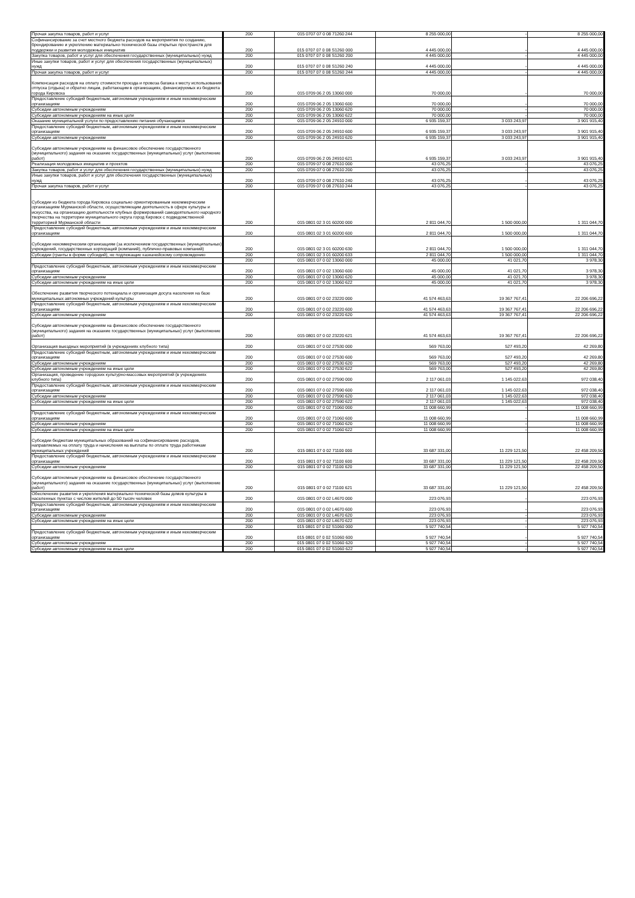| Прочая закупка товаров, работ и услуг | 200 | 015 0707 07 0 08 71260 244 | 8 255 000,00 | - | 8 255 000,00 |
| Софинансирование за счет местного бюджета расходов на мероприятия по созданию, брендированию и укреплению материально-технической базы открытых пространств для поддержки и развития молодежных инициатив | 200 | 015 0707 07 0 08 S1260 000 | 4 445 000,00 | - | 4 445 000,00 |
| Закупка товаров, работ и услуг для обеспечения государственных (муниципальных) нужд | 200 | 015 0707 07 0 08 S1260 200 | 4 445 000,00 | - | 4 445 000,00 |
| Иные закупки товаров, работ и услуг для обеспечения государственных (муниципальных) нужд | 200 | 015 0707 07 0 08 S1260 240 | 4 445 000,00 | - | 4 445 000,00 |
| Прочая закупка товаров, работ и услуг | 200 | 015 0707 07 0 08 S1260 244 | 4 445 000,00 | - | 4 445 000,00 |
| Компенсация расходов на оплату стоимости проезда и провоза багажа к месту использования отпуска (отдыха) и обратно лицам, работающим в организациях, финансируемых из бюджета города Кировска | 200 | 015 0709 06 2 05 13060 000 | 70 000,00 | - | 70 000,00 |
| Предоставление субсидий бюджетным, автономным учреждениям и иным некоммерческим организациям | 200 | 015 0709 06 2 05 13060 600 | 70 000,00 | - | 70 000,00 |
| Субсидии автономным учреждениям | 200 | 015 0709 06 2 05 13060 620 | 70 000,00 | - | 70 000,00 |
| Субсидии автономным учреждениям на иные цели | 200 | 015 0709 06 2 05 13060 622 | 70 000,00 | - | 70 000,00 |
| Оказание муниципальной услуги по предоставлению питания обучающимся | 200 | 015 0709 06 2 05 24910 000 | 6 935 159,37 | 3 033 243,97 | 3 901 915,40 |
| Предоставление субсидий бюджетным, автономным учреждениям и иным некоммерческим организациям | 200 | 015 0709 06 2 05 24910 600 | 6 935 159,37 | 3 033 243,97 | 3 901 915,40 |
| Субсидии автономным учреждениям | 200 | 015 0709 06 2 05 24910 620 | 6 935 159,37 | 3 033 243,97 | 3 901 915,40 |
| Субсидии автономным учреждениям на финансовое обеспечение государственного (муниципального) задания на оказание государственных (муниципальных) услуг (выполнение работ) | 200 | 015 0709 06 2 05 24910 621 | 6 935 159,37 | 3 033 243,97 | 3 901 915,40 |
| Реализация молодежных инициатив и проектов | 200 | 015 0709 07 0 08 27610 000 | 43 076,25 | - | 43 076,25 |
| Закупка товаров, работ и услуг для обеспечения государственных (муниципальных) нужд | 200 | 015 0709 07 0 08 27610 200 | 43 076,25 | - | 43 076,25 |
| Иные закупки товаров, работ и услуг для обеспечения государственных (муниципальных) нужд | 200 | 015 0709 07 0 08 27610 240 | 43 076,25 | - | 43 076,25 |
| Прочая закупка товаров, работ и услуг | 200 | 015 0709 07 0 08 27610 244 | 43 076,25 | - | 43 076,25 |
| Субсидии из бюджета города Кировска социально ориентированным некоммерческим организациям Мурманской области, осуществляющим деятельность в сфере культуры и искусства, на организацию деятельности клубных формирований самодеятельного народного творчества на территории муниципального округа город Кировск с подведомственной территорией Мурманской области | 200 | 015 0801 02 3 01 60200 000 | 2 811 044,70 | 1 500 000,00 | 1 311 044,70 |
| Предоставление субсидий бюджетным, автономным учреждениям и иным некоммерческим организациям | 200 | 015 0801 02 3 01 60200 600 | 2 811 044,70 | 1 500 000,00 | 1 311 044,70 |
| Субсидии некоммерческим организациям (за исключением государственных (муниципальных) учреждений, государственных корпораций (компаний), публично-правовых компаний) | 200 | 015 0801 02 3 01 60200 630 | 2 811 044,70 | 1 500 000,00 | 1 311 044,70 |
| Субсидии (гранты в форме субсидий), не подлежащие казначейскому сопровождению | 200 | 015 0801 02 3 01 60200 633 | 2 811 044,70 | 1 500 000,00 | 1 311 044,70 |
| | 200 | 015 0801 07 0 02 13060 000 | 45 000,00 | 41 021,70 | 3 978,30 |
| Предоставление субсидий бюджетным, автономным учреждениям и иным некоммерческим организациям | 200 | 015 0801 07 0 02 13060 600 | 45 000,00 | 41 021,70 | 3 978,30 |
| Субсидии автономным учреждениям | 200 | 015 0801 07 0 02 13060 620 | 45 000,00 | 41 021,70 | 3 978,30 |
| Субсидии автономным учреждениям на иные цели | 200 | 015 0801 07 0 02 13060 622 | 45 000,00 | 41 021,70 | 3 978,30 |
| Обеспечение развития творческого потенциала и организация досуга населения на базе муниципальных автономных учреждений культуры | 200 | 015 0801 07 0 02 23220 000 | 41 574 463,63 | 19 367 767,41 | 22 206 696,22 |
| Предоставление субсидий бюджетным, автономным учреждениям и иным некоммерческим организациям | 200 | 015 0801 07 0 02 23220 600 | 41 574 463,63 | 19 367 767,41 | 22 206 696,22 |
| Субсидии автономным учреждениям | 200 | 015 0801 07 0 02 23220 620 | 41 574 463,63 | 19 367 767,41 | 22 206 696,22 |
| Субсидии автономным учреждениям на финансовое обеспечение государственного (муниципального) задания на оказание государственных (муниципальных) услуг (выполнение работ) | 200 | 015 0801 07 0 02 23220 621 | 41 574 463,63 | 19 367 767,41 | 22 206 696,22 |
| Организация выездных мероприятий (в учреждениях клубного типа) | 200 | 015 0801 07 0 02 27530 000 | 569 763,00 | 527 493,20 | 42 269,80 |
| Предоставление субсидий бюджетным, автономным учреждениям и иным некоммерческим организациям | 200 | 015 0801 07 0 02 27530 600 | 569 763,00 | 527 493,20 | 42 269,80 |
| Субсидии автономным учреждениям | 200 | 015 0801 07 0 02 27530 620 | 569 763,00 | 527 493,20 | 42 269,80 |
| Субсидии автономным учреждениям на иные цели | 200 | 015 0801 07 0 02 27530 622 | 569 763,00 | 527 493,20 | 42 269,80 |
| Организация, проведение городских культурно-массовых мероприятий (в учреждениях клубного типа) | 200 | 015 0801 07 0 02 27590 000 | 2 117 061,03 | 1 145 022,63 | 972 038,40 |
| Предоставление субсидий бюджетным, автономным учреждениям и иным некоммерческим организациям | 200 | 015 0801 07 0 02 27590 600 | 2 117 061,03 | 1 145 022,63 | 972 038,40 |
| Субсидии автономным учреждениям | 200 | 015 0801 07 0 02 27590 620 | 2 117 061,03 | 1 145 022,63 | 972 038,40 |
| Субсидии автономным учреждениям на иные цели | 200 | 015 0801 07 0 02 27590 622 | 2 117 061,03 | 1 145 022,63 | 972 038,40 |
| | 200 | 015 0801 07 0 02 71060 000 | 11 008 660,99 | - | 11 008 660,99 |
| Предоставление субсидий бюджетным, автономным учреждениям и иным некоммерческим организациям | 200 | 015 0801 07 0 02 71060 600 | 11 008 660,99 | - | 11 008 660,99 |
| Субсидии автономным учреждениям | 200 | 015 0801 07 0 02 71060 620 | 11 008 660,99 | - | 11 008 660,99 |
| Субсидии автономным учреждениям на иные цели | 200 | 015 0801 07 0 02 71060 622 | 11 008 660,99 | - | 11 008 660,99 |
| Субсидии бюджетам муниципальных образований на софинансирование расходов, направляемых на оплату труда и начисления на выплаты по оплате труда работникам муниципальных учреждений | 200 | 015 0801 07 0 02 71100 000 | 33 687 331,00 | 11 229 121,50 | 22 458 209,50 |
| Предоставление субсидий бюджетным, автономным учреждениям и иным некоммерческим организациям | 200 | 015 0801 07 0 02 71100 600 | 33 687 331,00 | 11 229 121,50 | 22 458 209,50 |
| Субсидии автономным учреждениям | 200 | 015 0801 07 0 02 71100 620 | 33 687 331,00 | 11 229 121,50 | 22 458 209,50 |
| Субсидии автономным учреждениям на финансовое обеспечение государственного (муниципального) задания на оказание государственных (муниципальных) услуг (выполнение работ) | 200 | 015 0801 07 0 02 71100 621 | 33 687 331,00 | 11 229 121,50 | 22 458 209,50 |
| Обеспечение развития и укрепления материально-технической базы домов культуры в населенных пунктах с числом жителей до 50 тысяч человек | 200 | 015 0801 07 0 02 L4670 000 | 223 076,93 | - | 223 076,93 |
| Предоставление субсидий бюджетным, автономным учреждениям и иным некоммерческим организациям | 200 | 015 0801 07 0 02 L4670 600 | 223 076,93 | - | 223 076,93 |
| Субсидии автономным учреждениям | 200 | 015 0801 07 0 02 L4670 620 | 223 076,93 | - | 223 076,93 |
| Субсидии автономным учреждениям на иные цели | 200 | 015 0801 07 0 02 L4670 622 | 223 076,93 | - | 223 076,93 |
| | 200 | 015 0801 07 0 02 S1060 000 | 5 927 740,54 | - | 5 927 740,54 |
| Предоставление субсидий бюджетным, автономным учреждениям и иным некоммерческим организациям | 200 | 015 0801 07 0 02 S1060 600 | 5 927 740,54 | - | 5 927 740,54 |
| Субсидии автономным учреждениям | 200 | 015 0801 07 0 02 S1060 620 | 5 927 740,54 | - | 5 927 740,54 |
| Субсидии автономным учреждениям на иные цели | 200 | 015 0801 07 0 02 S1060 622 | 5 927 740,54 | - | 5 927 740,54 |